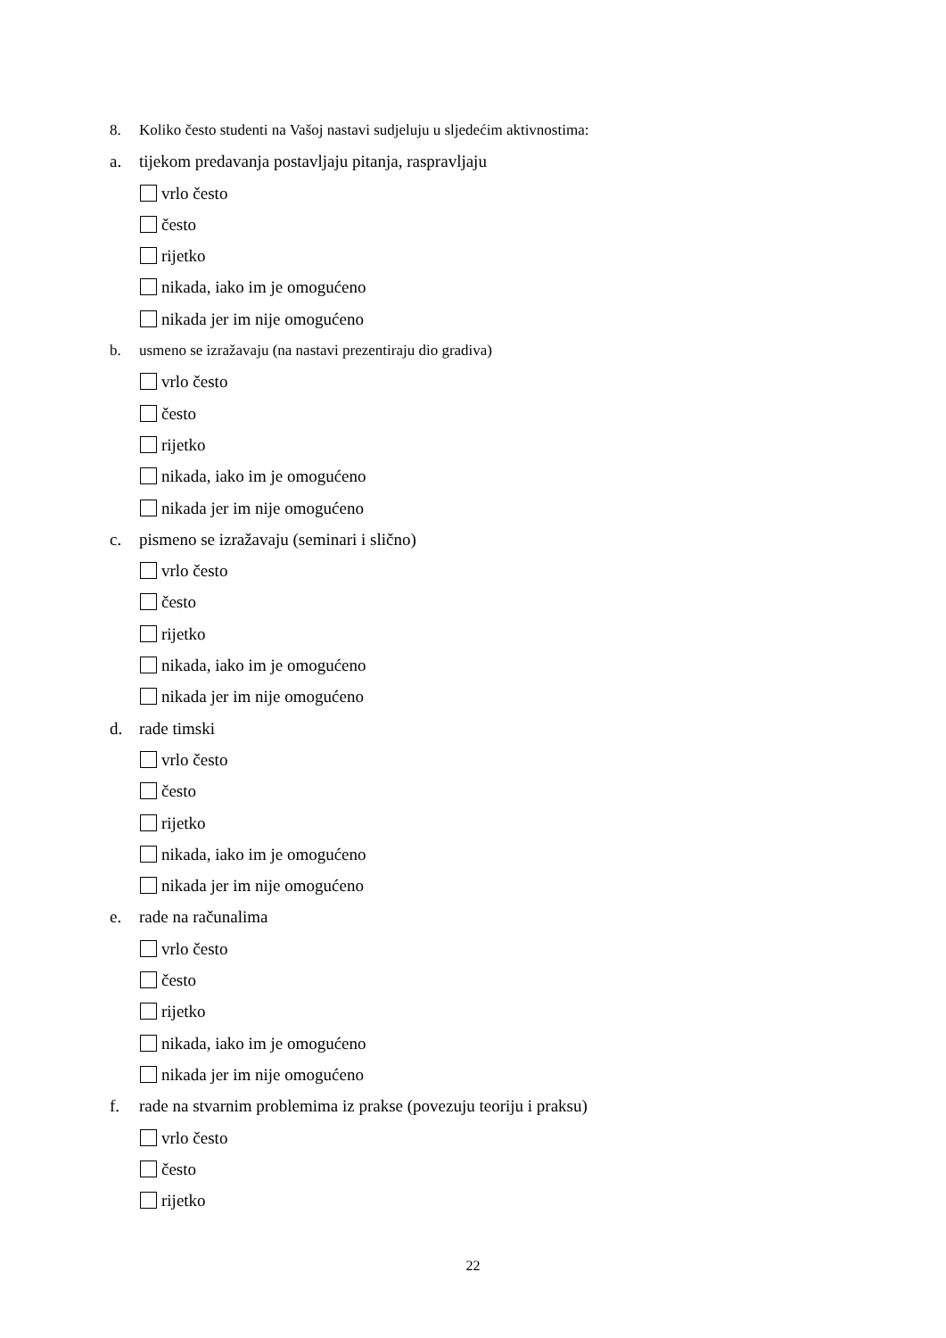8. Koliko često studenti na Vašoj nastavi sudjeluju u sljedećim aktivnostima:
a. tijekom predavanja postavljaju pitanja, raspravljaju
vrlo često
često
rijetko
nikada, iako im je omogućeno
nikada jer im nije omogućeno
b. usmeno se izražavaju (na nastavi prezentiraju dio gradiva)
vrlo često
često
rijetko
nikada, iako im je omogućeno
nikada jer im nije omogućeno
c. pismeno se izražavaju (seminari i slično)
vrlo često
često
rijetko
nikada, iako im je omogućeno
nikada jer im nije omogućeno
d. rade timski
vrlo često
često
rijetko
nikada, iako im je omogućeno
nikada jer im nije omogućeno
e. rade na računalima
vrlo često
često
rijetko
nikada, iako im je omogućeno
nikada jer im nije omogućeno
f. rade na stvarnim problemima iz prakse (povezuju teoriju i praksu)
vrlo često
često
rijetko
22